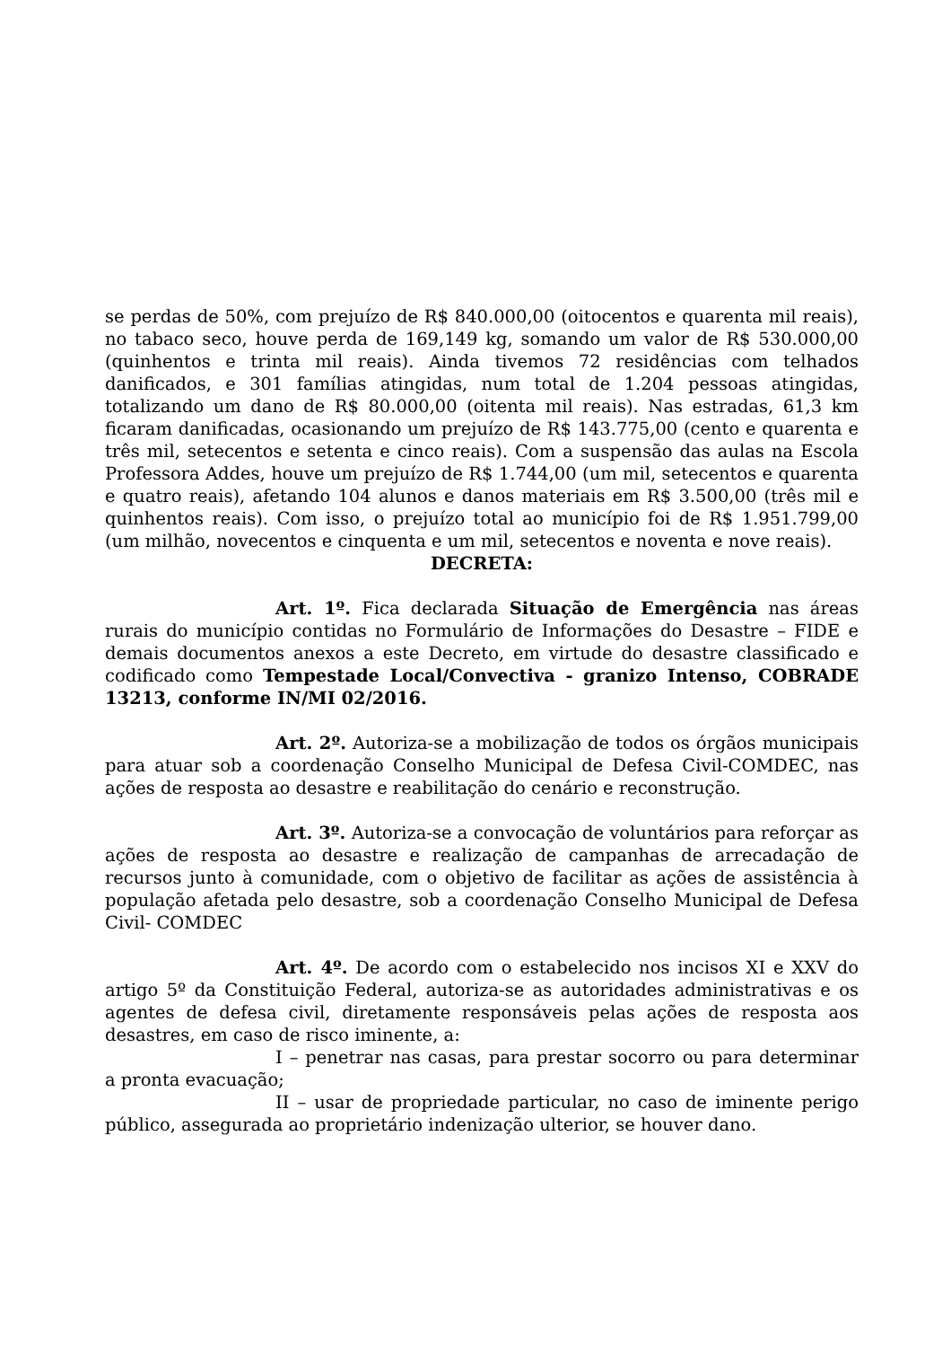se perdas de 50%, com prejuízo de R$ 840.000,00 (oitocentos e quarenta mil reais), no tabaco seco, houve perda de 169,149 kg, somando um valor de R$ 530.000,00 (quinhentos e trinta mil reais). Ainda tivemos 72 residências com telhados danificados, e 301 famílias atingidas, num total de 1.204 pessoas atingidas, totalizando um dano de R$ 80.000,00 (oitenta mil reais). Nas estradas, 61,3 km ficaram danificadas, ocasionando um prejuízo de R$ 143.775,00 (cento e quarenta e três mil, setecentos e setenta e cinco reais). Com a suspensão das aulas na Escola Professora Addes, houve um prejuízo de R$ 1.744,00 (um mil, setecentos e quarenta e quatro reais), afetando 104 alunos e danos materiais em R$ 3.500,00 (três mil e quinhentos reais). Com isso, o prejuízo total ao município foi de R$ 1.951.799,00 (um milhão, novecentos e cinquenta e um mil, setecentos e noventa e nove reais).
DECRETA:
Art. 1º. Fica declarada Situação de Emergência nas áreas rurais do município contidas no Formulário de Informações do Desastre – FIDE e demais documentos anexos a este Decreto, em virtude do desastre classificado e codificado como Tempestade Local/Convectiva - granizo Intenso, COBRADE 13213, conforme IN/MI 02/2016.
Art. 2º. Autoriza-se a mobilização de todos os órgãos municipais para atuar sob a coordenação Conselho Municipal de Defesa Civil-COMDEC, nas ações de resposta ao desastre e reabilitação do cenário e reconstrução.
Art. 3º. Autoriza-se a convocação de voluntários para reforçar as ações de resposta ao desastre e realização de campanhas de arrecadação de recursos junto à comunidade, com o objetivo de facilitar as ações de assistência à população afetada pelo desastre, sob a coordenação Conselho Municipal de Defesa Civil- COMDEC
Art. 4º. De acordo com o estabelecido nos incisos XI e XXV do artigo 5º da Constituição Federal, autoriza-se as autoridades administrativas e os agentes de defesa civil, diretamente responsáveis pelas ações de resposta aos desastres, em caso de risco iminente, a:
I – penetrar nas casas, para prestar socorro ou para determinar a pronta evacuação;
II – usar de propriedade particular, no caso de iminente perigo público, assegurada ao proprietário indenização ulterior, se houver dano.